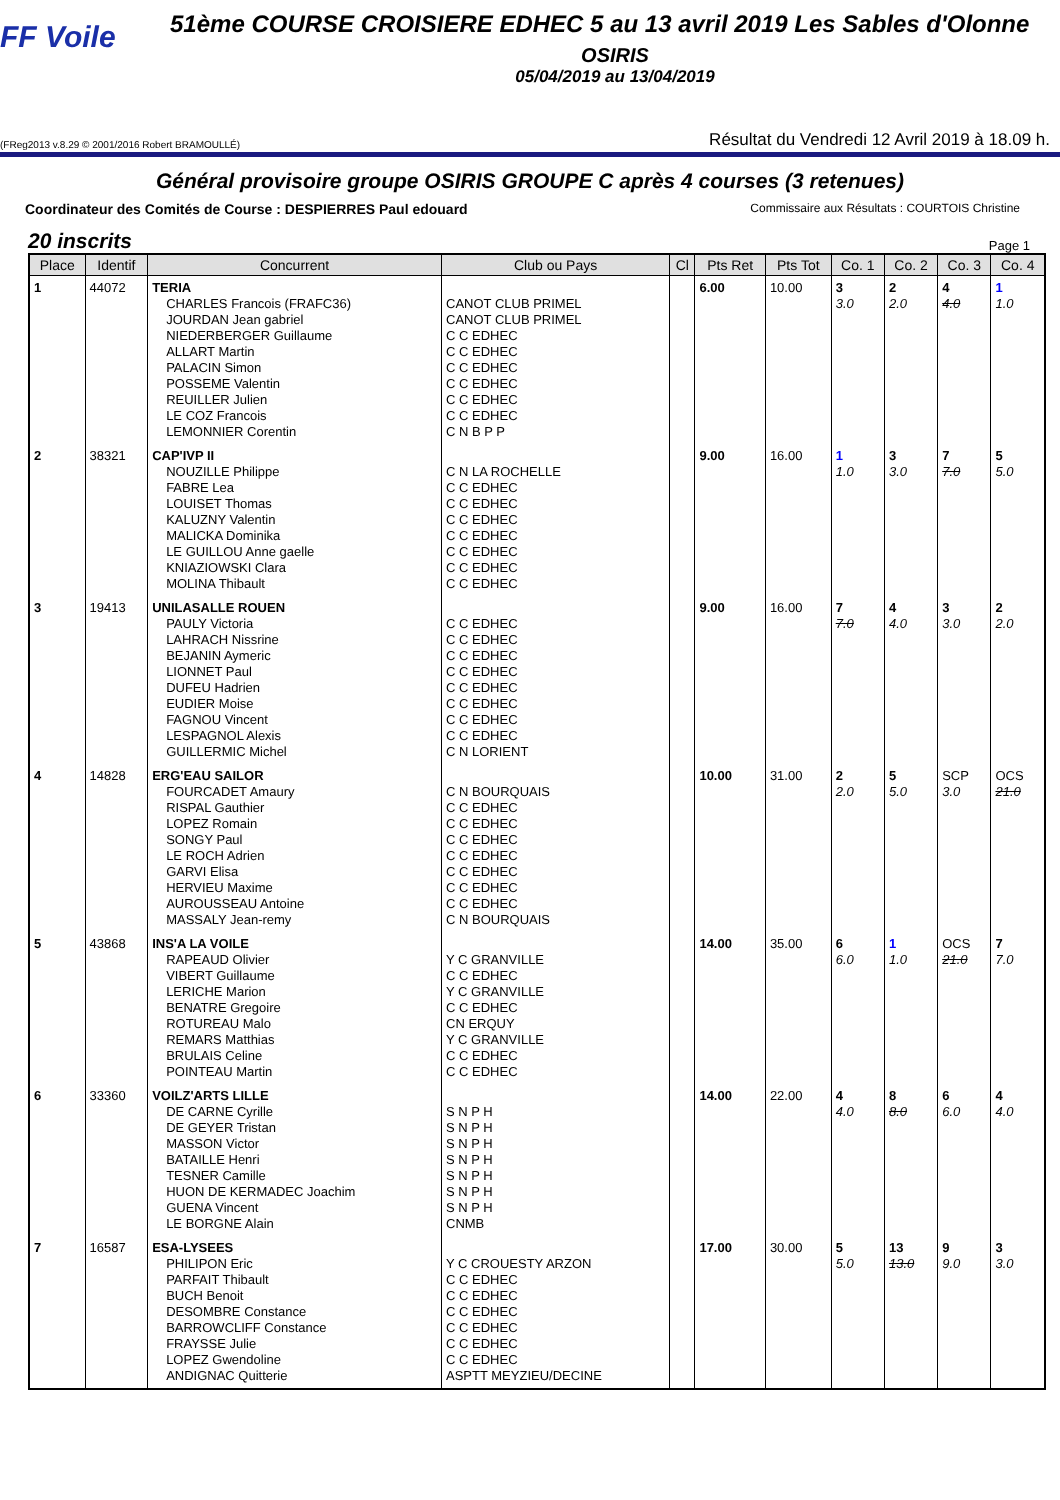FF Voile
51ème COURSE CROISIERE EDHEC 5 au 13 avril 2019 Les Sables d'Olonne
OSIRIS
05/04/2019 au 13/04/2019
(FReg2013 v.8.29 © 2001/2016 Robert BRAMOULLÉ) Résultat du Vendredi 12 Avril 2019 à 18.09 h.
Général provisoire groupe OSIRIS GROUPE C après 4 courses (3 retenues)
Coordinateur des Comités de Course : DESPIERRES Paul edouard Commissaire aux Résultats : COURTOIS Christine
20 inscrits Page 1
| Place | Identif | Concurrent | Club ou Pays | Cl | Pts Ret | Pts Tot | Co. 1 | Co. 2 | Co. 3 | Co. 4 |
| --- | --- | --- | --- | --- | --- | --- | --- | --- | --- | --- |
| 1 | 44072 | TERIA CHARLES Francois (FRAFC36) JOURDAN Jean gabriel NIEDERBERGER Guillaume ALLART Martin PALACIN Simon POSSEME Valentin REUILLER Julien LE COZ Francois LEMONNIER Corentin | CANOT CLUB PRIMEL CANOT CLUB PRIMEL C C EDHEC C C EDHEC C C EDHEC C C EDHEC C C EDHEC C C EDHEC C N B P P | | 6.00 | 10.00 | 3 3.0 | 2 2.0 | 4 4.0 | 1 1.0 |
| 2 | 38321 | CAP'IVP II NOUZILLE Philippe FABRE Lea LOUISET Thomas KALUZNY Valentin MALICKA Dominika LE GUILLOU Anne gaelle KNIAZIOWSKI Clara MOLINA Thibault | C N LA ROCHELLE C C EDHEC C C EDHEC C C EDHEC C C EDHEC C C EDHEC C C EDHEC C C EDHEC | | 9.00 | 16.00 | 1 1.0 | 3 3.0 | 7 7.0 | 5 5.0 |
| 3 | 19413 | UNILASALLE ROUEN PAULY Victoria LAHRACH Nissrine BEJANIN Aymeric LIONNET Paul DUFEU Hadrien EUDIER Moise FAGNOU Vincent LESPAGNOL Alexis GUILLERMIC Michel | C C EDHEC C C EDHEC C C EDHEC C C EDHEC C C EDHEC C C EDHEC C C EDHEC C C EDHEC C N LORIENT | | 9.00 | 16.00 | 7 7.0 | 4 4.0 | 3 3.0 | 2 2.0 |
| 4 | 14828 | ERG'EAU SAILOR FOURCADET Amaury RISPAL Gauthier LOPEZ Romain SONGY Paul LE ROCH Adrien GARVI Elisa HERVIEU Maxime AUROUSSEAU Antoine MASSALY Jean-remy | C N BOURQUAIS C C EDHEC C C EDHEC C C EDHEC C C EDHEC C C EDHEC C C EDHEC C C EDHEC C N BOURQUAIS | | 10.00 | 31.00 | 2 2.0 | 5 5.0 | SCP 3.0 | OCS 21.0 |
| 5 | 43868 | INS'A LA VOILE RAPEAUD Olivier VIBERT Guillaume LERICHE Marion BENATRE Gregoire ROTUREAU Malo REMARS Matthias BRULAIS Celine POINTEAU Martin | Y C GRANVILLE C C EDHEC Y C GRANVILLE C C EDHEC CN ERQUY Y C GRANVILLE C C EDHEC C C EDHEC | | 14.00 | 35.00 | 6 6.0 | 1 1.0 | OCS 21.0 | 7 7.0 |
| 6 | 33360 | VOILZ'ARTS LILLE DE CARNE Cyrille DE GEYER Tristan MASSON Victor BATAILLE Henri TESNER Camille HUON DE KERMADEC Joachim GUENA Vincent LE BORGNE Alain | S N P H S N P H S N P H S N P H S N P H S N P H S N P H CNMB | | 14.00 | 22.00 | 4 4.0 | 8 8.0 | 6 6.0 | 4 4.0 |
| 7 | 16587 | ESA-LYSEES PHILIPON Eric PARFAIT Thibault BUCH Benoit DESOMBRE Constance BARROWCLIFF Constance FRAYSSE Julie LOPEZ Gwendoline ANDIGNAC Quitterie | Y C CROUESTY ARZON C C EDHEC C C EDHEC C C EDHEC C C EDHEC C C EDHEC C C EDHEC ASPTT MEYZIEU/DECINE | | 17.00 | 30.00 | 5 5.0 | 13 13.0 | 9 9.0 | 3 3.0 |